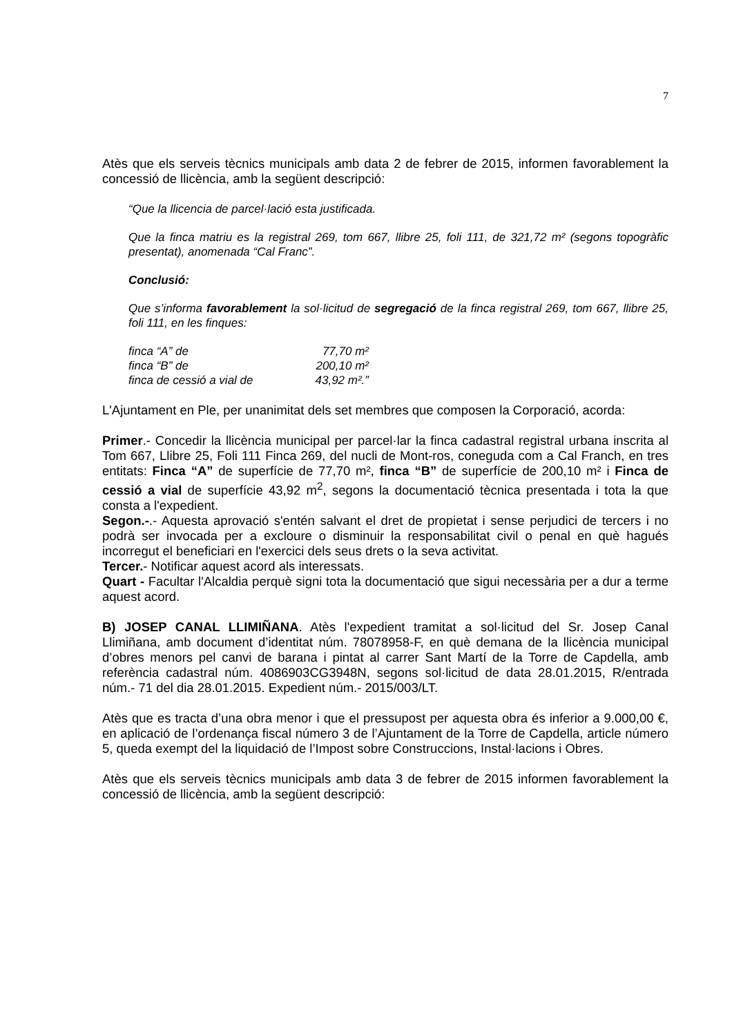7
Atès que els serveis tècnics municipals amb data 2 de febrer de 2015, informen favorablement la concessió de llicència, amb la següent descripció:
“Que la llicencia de parcel·lació esta justificada.
Que la finca matriu es la registral 269, tom 667, llibre 25, foli 111, de 321,72 m² (segons topogràfic presentat), anomenada “Cal Franc”.
Conclusió:
Que s’informa favorablement la sol·licitud de segregació de la finca registral 269, tom 667, llibre 25, foli 111, en les finques:
| finca “A” de | 77,70 m² |
| finca “B” de | 200,10 m² |
| finca de cessió a vial de | 43,92 m².” |
L'Ajuntament en Ple, per unanimitat dels set membres que composen la Corporació, acorda:
Primer.- Concedir la llicència municipal per parcel·lar la finca cadastral registral urbana inscrita al Tom 667, Llibre 25, Foli 111 Finca 269, del nucli de Mont-ros, coneguda com a Cal Franch, en tres entitats: Finca “A” de superfície de 77,70 m², finca “B” de superfície de 200,10 m² i Finca de cessió a vial de superfície 43,92 m<sup>2</sup>, segons la documentació tècnica presentada i tota la que consta a l'expedient.
Segon.-.- Aquesta aprovació s'entén salvant el dret de propietat i sense perjudici de tercers i no podrà ser invocada per a excloure o disminuir la responsabilitat civil o penal en què hagués incorregut el beneficiari en l'exercici dels seus drets o la seva activitat.
Tercer.- Notificar aquest acord als interessats.
Quart - Facultar l'Alcaldia perquè signi tota la documentació que sigui necessària per a dur a terme aquest acord.
B) JOSEP CANAL LLIMIÑANA. Atès l'expedient tramitat a sol·licitud del Sr. Josep Canal Llimiñana, amb document d’identitat núm. 78078958-F, en què demana de la llicència municipal d’obres menors pel canvi de barana i pintat al carrer Sant Martí de la Torre de Capdella, amb referència cadastral núm. 4086903CG3948N, segons sol·licitud de data 28.01.2015, R/entrada núm.- 71 del dia 28.01.2015. Expedient núm.- 2015/003/LT.
Atès que es tracta d’una obra menor i que el pressupost per aquesta obra és inferior a 9.000,00 €, en aplicació de l’ordenança fiscal número 3 de l’Ajuntament de la Torre de Capdella, article número 5, queda exempt del la liquidació de l’Impost sobre Construccions, Instal·lacions i Obres.
Atès que els serveis tècnics municipals amb data 3 de febrer de 2015 informen favorablement la concessió de llicència, amb la següent descripció: